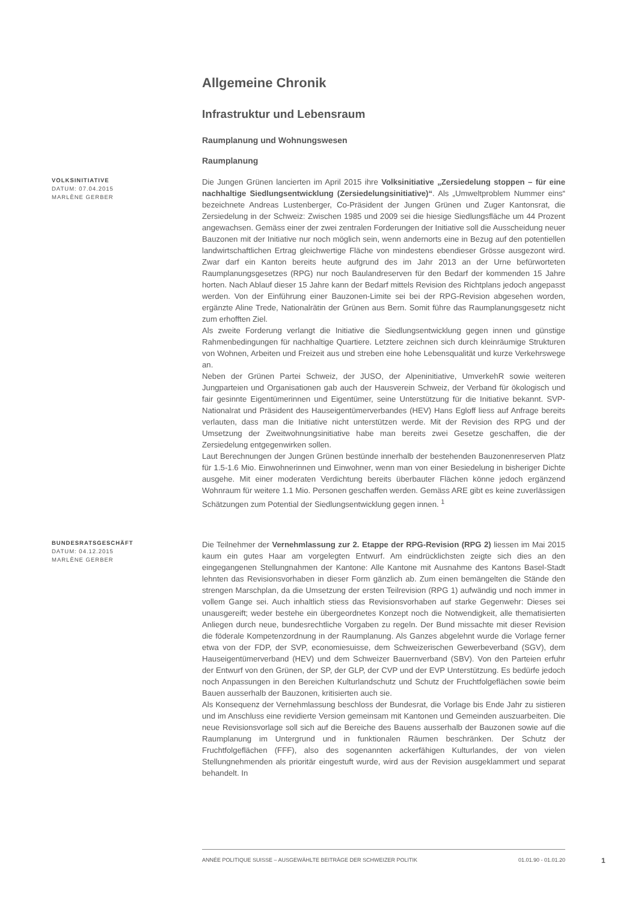Allgemeine Chronik
Infrastruktur und Lebensraum
Raumplanung und Wohnungswesen
Raumplanung
VOLKSINITIATIVE
DATUM: 07.04.2015
MARLÈNE GERBER
Die Jungen Grünen lancierten im April 2015 ihre Volksinitiative „Zersiedelung stoppen – für eine nachhaltige Siedlungsentwicklung (Zersiedelungsinitiative)“. Als „Umweltproblem Nummer eins“ bezeichnete Andreas Lustenberger, Co-Präsident der Jungen Grünen und Zuger Kantonsrat, die Zersiedelung in der Schweiz: Zwischen 1985 und 2009 sei die hiesige Siedlungsfläche um 44 Prozent angewachsen. Gemäss einer der zwei zentralen Forderungen der Initiative soll die Ausscheidung neuer Bauzonen mit der Initiative nur noch möglich sein, wenn andernorts eine in Bezug auf den potentiellen landwirtschaftlichen Ertrag gleichwertige Fläche von mindestens ebendieser Grösse ausgezont wird. Zwar darf ein Kanton bereits heute aufgrund des im Jahr 2013 an der Urne befürworteten Raumplanungsgesetzes (RPG) nur noch Baulandreserven für den Bedarf der kommenden 15 Jahre horten. Nach Ablauf dieser 15 Jahre kann der Bedarf mittels Revision des Richtplans jedoch angepasst werden. Von der Einführung einer Bauzonen-Limite sei bei der RPG-Revision abgesehen worden, ergänzte Aline Trede, Nationalrätin der Grünen aus Bern. Somit führe das Raumplanungsgesetz nicht zum erhofften Ziel.
Als zweite Forderung verlangt die Initiative die Siedlungsentwicklung gegen innen und günstige Rahmenbedingungen für nachhaltige Quartiere. Letztere zeichnen sich durch kleinräumige Strukturen von Wohnen, Arbeiten und Freizeit aus und streben eine hohe Lebensqualität und kurze Verkehrswege an.
Neben der Grünen Partei Schweiz, der JUSO, der Alpeninitiative, UmverkehR sowie weiteren Jungparteien und Organisationen gab auch der Hausverein Schweiz, der Verband für ökologisch und fair gesinnte Eigentümerinnen und Eigentümer, seine Unterstützung für die Initiative bekannt. SVP-Nationalrat und Präsident des Hauseigentümerverbandes (HEV) Hans Egloff liess auf Anfrage bereits verlauten, dass man die Initiative nicht unterstützen werde. Mit der Revision des RPG und der Umsetzung der Zweitwohnungsinitiative habe man bereits zwei Gesetze geschaffen, die der Zersiedelung entgegenwirken sollen.
Laut Berechnungen der Jungen Grünen bestünde innerhalb der bestehenden Bauzonenreserven Platz für 1.5-1.6 Mio. Einwohnerinnen und Einwohner, wenn man von einer Besiedelung in bisheriger Dichte ausgehe. Mit einer moderaten Verdichtung bereits überbauter Flächen könne jedoch ergänzend Wohnraum für weitere 1.1 Mio. Personen geschaffen werden. Gemäss ARE gibt es keine zuverlässigen Schätzungen zum Potential der Siedlungsentwicklung gegen innen. <sup>1</sup>
BUNDESRATSGESCHÄFT
DATUM: 04.12.2015
MARLÈNE GERBER
Die Teilnehmer der Vernehmlassung zur 2. Etappe der RPG-Revision (RPG 2) liessen im Mai 2015 kaum ein gutes Haar am vorgelegten Entwurf. Am eindrücklichsten zeigte sich dies an den eingegangenen Stellungnahmen der Kantone: Alle Kantone mit Ausnahme des Kantons Basel-Stadt lehnten das Revisionsvorhaben in dieser Form gänzlich ab. Zum einen bemängelten die Stände den strengen Marschplan, da die Umsetzung der ersten Teilrevision (RPG 1) aufwändig und noch immer in vollem Gange sei. Auch inhaltlich stiess das Revisionsvorhaben auf starke Gegenwehr: Dieses sei unausgereift; weder bestehe ein übergeordnetes Konzept noch die Notwendigkeit, alle thematisierten Anliegen durch neue, bundesrechtliche Vorgaben zu regeln. Der Bund missachte mit dieser Revision die föderale Kompetenzordnung in der Raumplanung. Als Ganzes abgelehnt wurde die Vorlage ferner etwa von der FDP, der SVP, economiesuisse, dem Schweizerischen Gewerbeverband (SGV), dem Hauseigentümerverband (HEV) und dem Schweizer Bauernverband (SBV). Von den Parteien erfuhr der Entwurf von den Grünen, der SP, der GLP, der CVP und der EVP Unterstützung. Es bedürfe jedoch noch Anpassungen in den Bereichen Kulturlandschutz und Schutz der Fruchtfolgeflächen sowie beim Bauen ausserhalb der Bauzonen, kritisierten auch sie.
Als Konsequenz der Vernehmlassung beschloss der Bundesrat, die Vorlage bis Ende Jahr zu sistieren und im Anschluss eine revidierte Version gemeinsam mit Kantonen und Gemeinden auszuarbeiten. Die neue Revisionsvorlage soll sich auf die Bereiche des Bauens ausserhalb der Bauzonen sowie auf die Raumplanung im Untergrund und in funktionalen Räumen beschränken. Der Schutz der Fruchtfolgeflächen (FFF), also des sogenannten ackerfähigen Kulturlandes, der von vielen Stellungnehmenden als prioritär eingestuft wurde, wird aus der Revision ausgeklammert und separat behandelt. In
ANNÉE POLITIQUE SUISSE – AUSGEWÄHLTE BEITRÄGE DER SCHWEIZER POLITIK 01.01.90 - 01.01.20
1